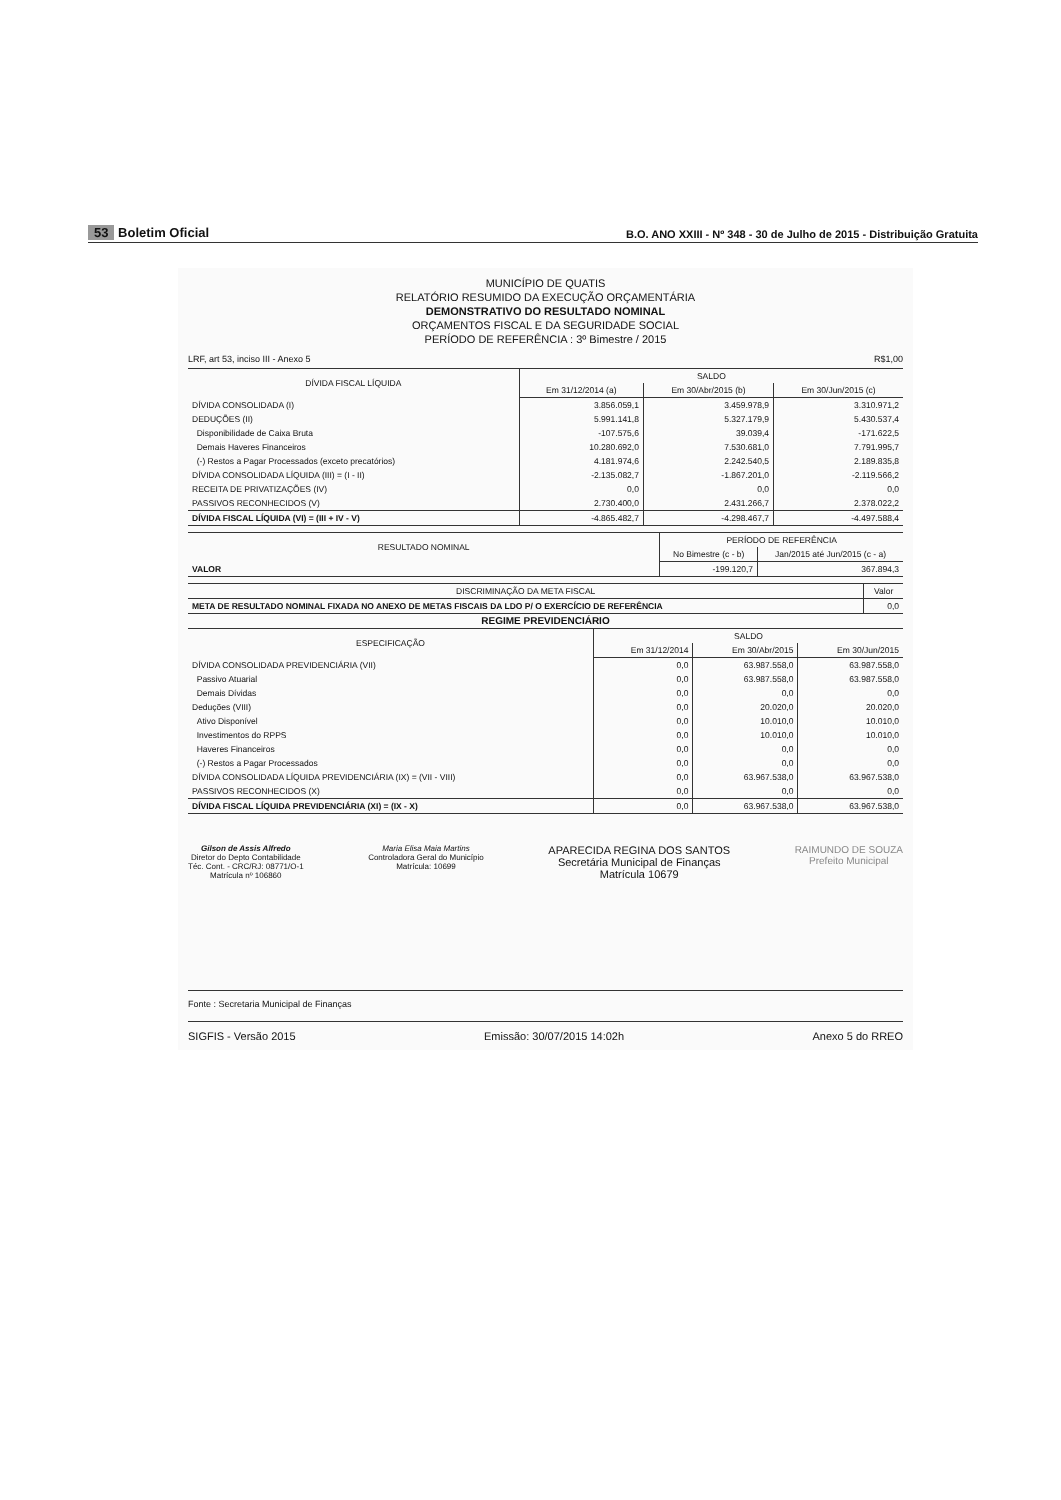53 Boletim Oficial
B.O. ANO XXIII - Nº 348 - 30 de Julho de 2015 - Distribuição Gratuita
MUNICÍPIO DE QUATIS
RELATÓRIO RESUMIDO DA EXECUÇÃO ORÇAMENTÁRIA
DEMONSTRATIVO DO RESULTADO NOMINAL
ORÇAMENTOS FISCAL E DA SEGURIDADE SOCIAL
PERÍODO DE REFERÊNCIA : 3º Bimestre / 2015
LRF, art 53, inciso III - Anexo 5 R$1,00
| DÍVIDA FISCAL LÍQUIDA | SALDO | | |
| --- | --- | --- | --- |
| | Em 31/12/2014 (a) | Em 30/Abr/2015 (b) | Em 30/Jun/2015 (c) |
| DÍVIDA CONSOLIDADA (I) | 3.856.059,1 | 3.459.978,9 | 3.310.971,2 |
| DEDUÇÕES (II) | 5.991.141,8 | 5.327.179,9 | 5.430.537,4 |
| Disponibilidade de Caixa Bruta | -107.575,6 | 39.039,4 | -171.622,5 |
| Demais Haveres Financeiros | 10.280.692,0 | 7.530.681,0 | 7.791.995,7 |
| (-) Restos a Pagar Processados (exceto precatórios) | 4.181.974,6 | 2.242.540,5 | 2.189.835,8 |
| DÍVIDA CONSOLIDADA LÍQUIDA (III) = (I - II) | -2.135.082,7 | -1.867.201,0 | -2.119.566,2 |
| RECEITA DE PRIVATIZAÇÕES (IV) | 0,0 | 0,0 | 0,0 |
| PASSIVOS RECONHECIDOS (V) | 2.730.400,0 | 2.431.266,7 | 2.378.022,2 |
| DÍVIDA FISCAL LÍQUIDA (VI) = (III + IV - V) | -4.865.482,7 | -4.298.467,7 | -4.497.588,4 |
| RESULTADO NOMINAL | PERÍODO DE REFERÊNCIA | |
| --- | --- | --- |
| | No Bimestre (c - b) | Jan/2015 até Jun/2015 (c - a) |
| VALOR | -199.120,7 | 367.894,3 |
| DISCRIMINAÇÃO DA META FISCAL | Valor |
| --- | --- |
| META DE RESULTADO NOMINAL FIXADA NO ANEXO DE METAS FISCAIS DA LDO P/ O EXERCÍCIO DE REFERÊNCIA | 0,0 |
REGIME PREVIDENCIÁRIO
| ESPECIFICAÇÃO | SALDO | | |
| --- | --- | --- | --- |
| | Em 31/12/2014 | Em 30/Abr/2015 | Em 30/Jun/2015 |
| DÍVIDA CONSOLIDADA PREVIDENCIÁRIA (VII) | 0,0 | 63.987.558,0 | 63.987.558,0 |
| Passivo Atuarial | 0,0 | 63.987.558,0 | 63.987.558,0 |
| Demais Dívidas | 0,0 | 0,0 | 0,0 |
| Deduções (VIII) | 0,0 | 20.020,0 | 20.020,0 |
| Ativo Disponível | 0,0 | 10.010,0 | 10.010,0 |
| Investimentos do RPPS | 0,0 | 10.010,0 | 10.010,0 |
| Haveres Financeiros | 0,0 | 0,0 | 0,0 |
| (-) Restos a Pagar Processados | 0,0 | 0,0 | 0,0 |
| DÍVIDA CONSOLIDADA LÍQUIDA PREVIDENCIÁRIA (IX) = (VII - VIII) | 0,0 | 63.967.538,0 | 63.967.538,0 |
| PASSIVOS RECONHECIDOS (X) | 0,0 | 0,0 | 0,0 |
| DÍVIDA FISCAL LÍQUIDA PREVIDENCIÁRIA (XI) = (IX - X) | 0,0 | 63.967.538,0 | 63.967.538,0 |
Gilson de Assis Alfredo
Diretor do Depto Contabilidade
Téc. Cont. - CRC/RJ: 08771/O-1
Matrícula nº 106860
Maria Elisa Maia Martins
Controladora Geral do Município
Matrícula: 10699
APARECIDA REGINA DOS SANTOS
Secretária Municipal de Finanças
Matrícula 10679
RAIMUNDO DE SOUZA
Prefeito Municipal
Fonte : Secretaria Municipal de Finanças
SIGFIS - Versão 2015 Emissão: 30/07/2015 14:02h Anexo 5 do RREO